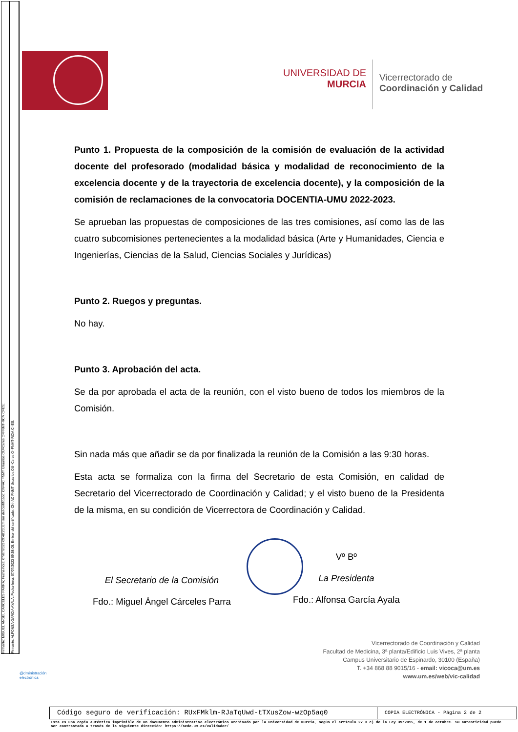Firmante: MIGUEL ANGEL CARCELES PARRA; Fecha-hora: 07/07/2023 09:48:23; Emisor del certificado: CN=AC FNMT Usuarios,OU=Ceres,O=FNMT-RCM,C=ES;
Firmante: ALFONSA GARCIA AYALA; Fecha-hora: 07/07/2023 09:58:05; Emisor del certificado: CN=AC FNMT Usuarios,OU=Ceres,O=FNMT-RCM,C=ES;
UNIVERSIDAD DE
MURCIA
Vicerrectorado de
Coordinación y Calidad
Punto 1. Propuesta de la composición de la comisión de evaluación de la actividad docente del profesorado (modalidad básica y modalidad de reconocimiento de la excelencia docente y de la trayectoria de excelencia docente), y la composición de la comisión de reclamaciones de la convocatoria DOCENTIA-UMU 2022-2023.
Se aprueban las propuestas de composiciones de las tres comisiones, así como las de las cuatro subcomisiones pertenecientes a la modalidad básica (Arte y Humanidades, Ciencia e Ingenierías, Ciencias de la Salud, Ciencias Sociales y Jurídicas)
Punto 2. Ruegos y preguntas.
No hay.
Punto 3. Aprobación del acta.
Se da por aprobada el acta de la reunión, con el visto bueno de todos los miembros de la Comisión.
Sin nada más que añadir se da por finalizada la reunión de la Comisión a las 9:30 horas.
Esta acta se formaliza con la firma del Secretario de esta Comisión, en calidad de Secretario del Vicerrectorado de Coordinación y Calidad; y el visto bueno de la Presidenta de la misma, en su condición de Vicerrectora de Coordinación y Calidad.
El Secretario de la Comisión
Fdo.: Miguel Ángel Cárceles Parra
Vº Bº
La Presidenta
Fdo.: Alfonsa García Ayala
Vicerrectorado de Coordinación y Calidad
Facultad de Medicina, 3ª planta/Edificio Luis Vives, 2ª planta
Campus Universitario de Espinardo, 30100 (España)
T. +34 868 88 9015/16 - email: vicoca@um.es
www.um.es/web/vic-calidad
@dministración
electrónica
Código seguro de verificación: RUxFMklm-RJaTqUwd-tTXusZow-wzOp5aq0
COPIA ELECTRÓNICA - Página 2 de 2
Esta es una copia auténtica imprimible de un documento administrativo electrónico archivado por la Universidad de Murcia, según el artículo 27.3 c) de la Ley 39/2015, de 1 de octubre. Su autenticidad puede ser contrastada a través de la siguiente dirección: https://sede.um.es/validador/